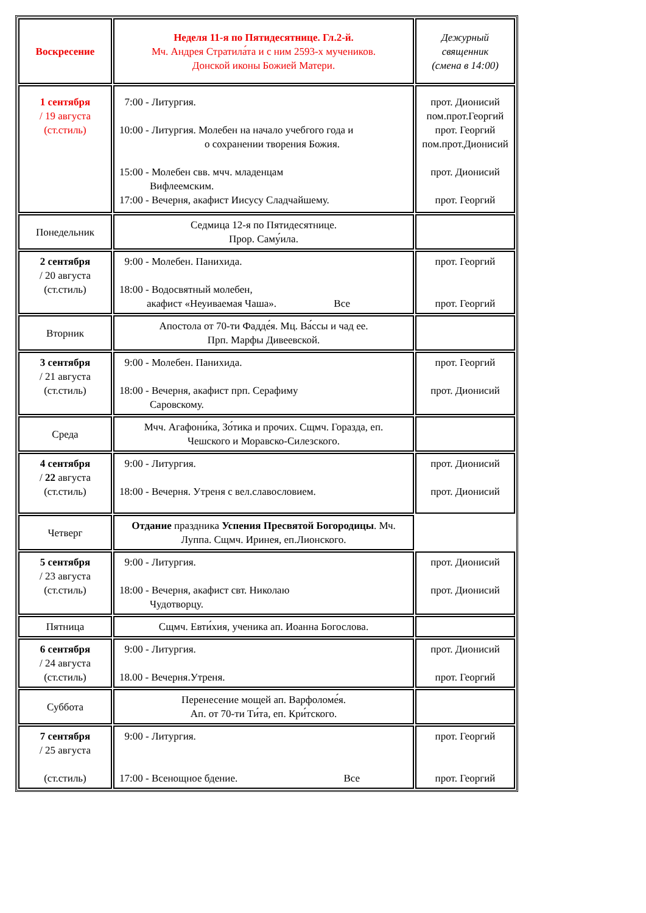| Воскресение | Неделя 11-я по Пятидесятнице. Гл.2-й. Мч. Андрея Стратила́та и с ним 2593-х мучеников. Донской иконы Божией Матери. | Дежурный священник (смена в 14:00) |
| 1 сентября / 19 августа (ст.стиль) | 7:00 - Литургия. 10:00 - Литургия. Молебен на начало учебгого года и о сохранении творения Божия. 15:00 - Молебен свв. мчч. младенцам Вифлеемским. 17:00 - Вечерня, акафист Иисусу Сладчайшему. | прот. Дионисий пом.прот.Георгий прот. Георгий пом.прот.Дионисий прот. Дионисий прот. Георгий |
| Понедельник | Седмица 12-я по Пятидесятнице. Прор. Саму́ила. | |
| 2 сентября / 20 августа (ст.стиль) | 9:00 - Молебен. Панихида. 18:00 - Водосвятный молебен, акафист «Неуиваемая Чаша». Все | прот. Георгий прот. Георгий |
| Вторник | Апостола от 70-ти Фадде́я. Мц. Ва́ссы и чад ее. Прп. Марфы Дивеевской. | |
| 3 сентября / 21 августа (ст.стиль) | 9:00 - Молебен. Панихида. 18:00 - Вечерня, акафист прп. Серафиму Саровскому. | прот. Георгий прот. Дионисий |
| Среда | Мчч. Агафони́ка, Зо́тика и прочих. Сщмч. Горазда, еп. Чешского и Моравско-Силезского. | |
| 4 сентября / 22 августа (ст.стиль) | 9:00 - Литургия. 18:00 - Вечерня. Утреня с вел.славословием. | прот. Дионисий прот. Дионисий |
| Четверг | Отдание праздника Успения Пресвятой Богородицы . Мч. Луппа. Сщмч. Иринея, еп.Лионского. | |
| 5 сентября / 23 августа (ст.стиль) | 9:00 - Литургия. 18:00 - Вечерня, акафист свт. Николаю Чудотворцу. | прот. Дионисий прот. Дионисий |
| Пятница | Сщмч. Евти́хия, ученика ап. Иоанна Богослова. | |
| 6 сентября / 24 августа (ст.стиль) | 9:00 - Литургия. 18.00 - Вечерня.Утреня. | прот. Дионисий прот. Георгий |
| Суббота | Перенесение мощей ап. Варфоломе́я. Ап. от 70-ти Ти́та, еп. Кри́тского. | |
| 7 сентября / 25 августа (ст.стиль) | 9:00 - Литургия. 17:00 - Всенощное бдение. Все | прот. Георгий прот. Георгий |